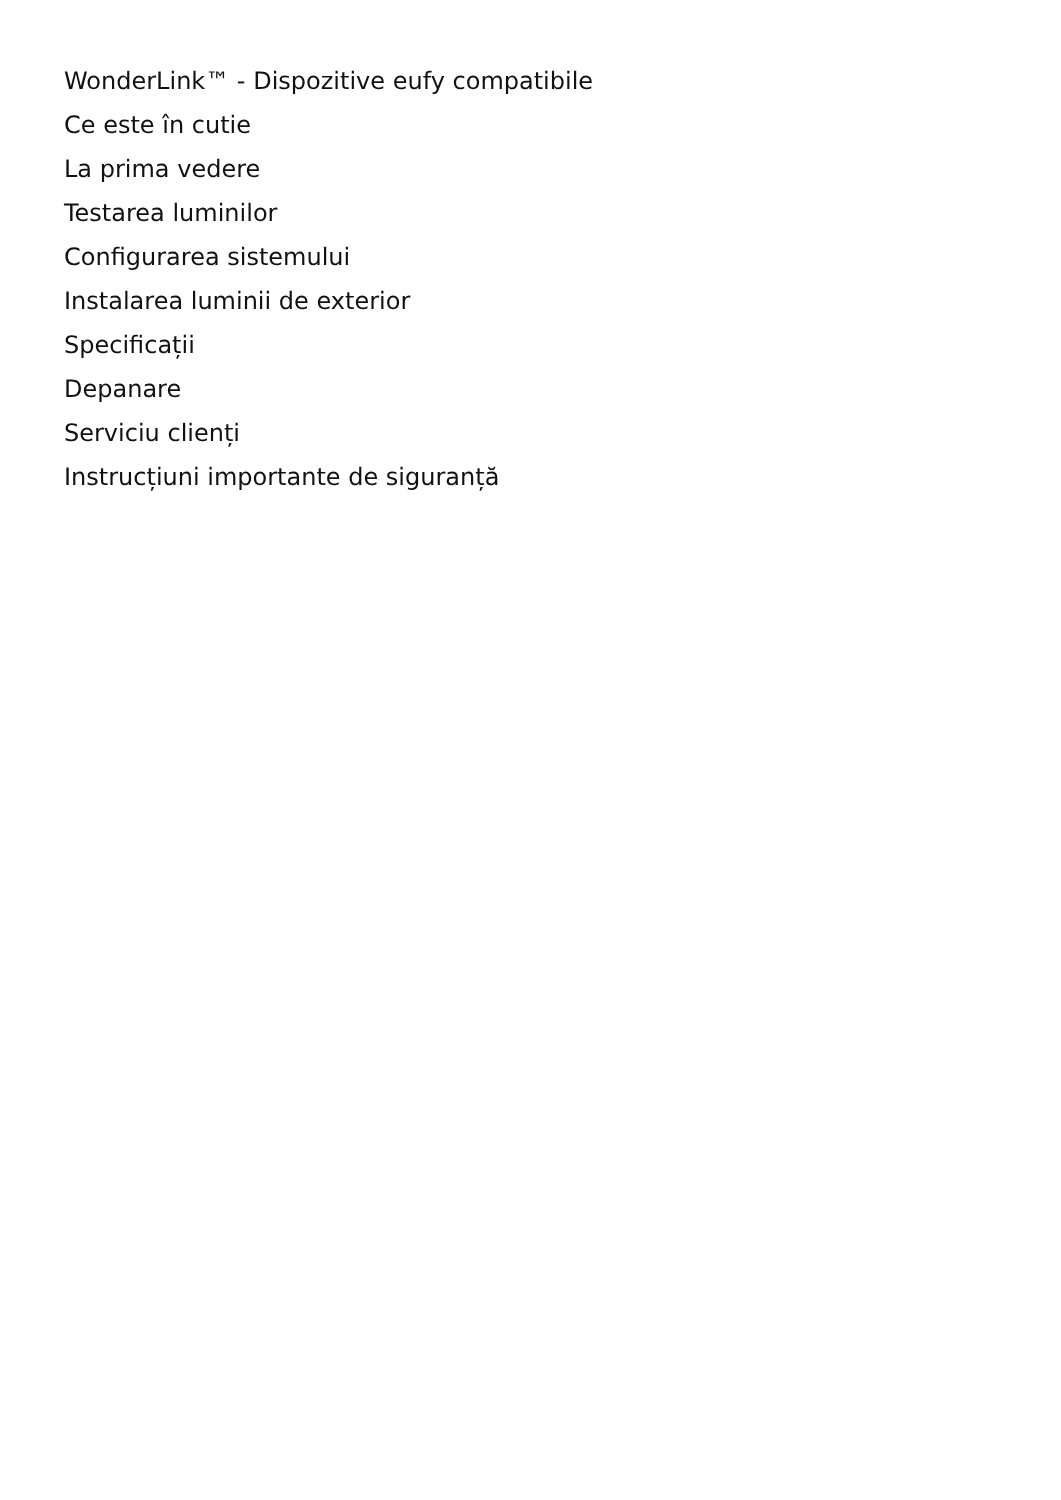WonderLink™ - Dispozitive eufy compatibile
Ce este în cutie
La prima vedere
Testarea luminilor
Configurarea sistemului
Instalarea luminii de exterior
Specificații
Depanare
Serviciu clienți
Instrucțiuni importante de siguranță